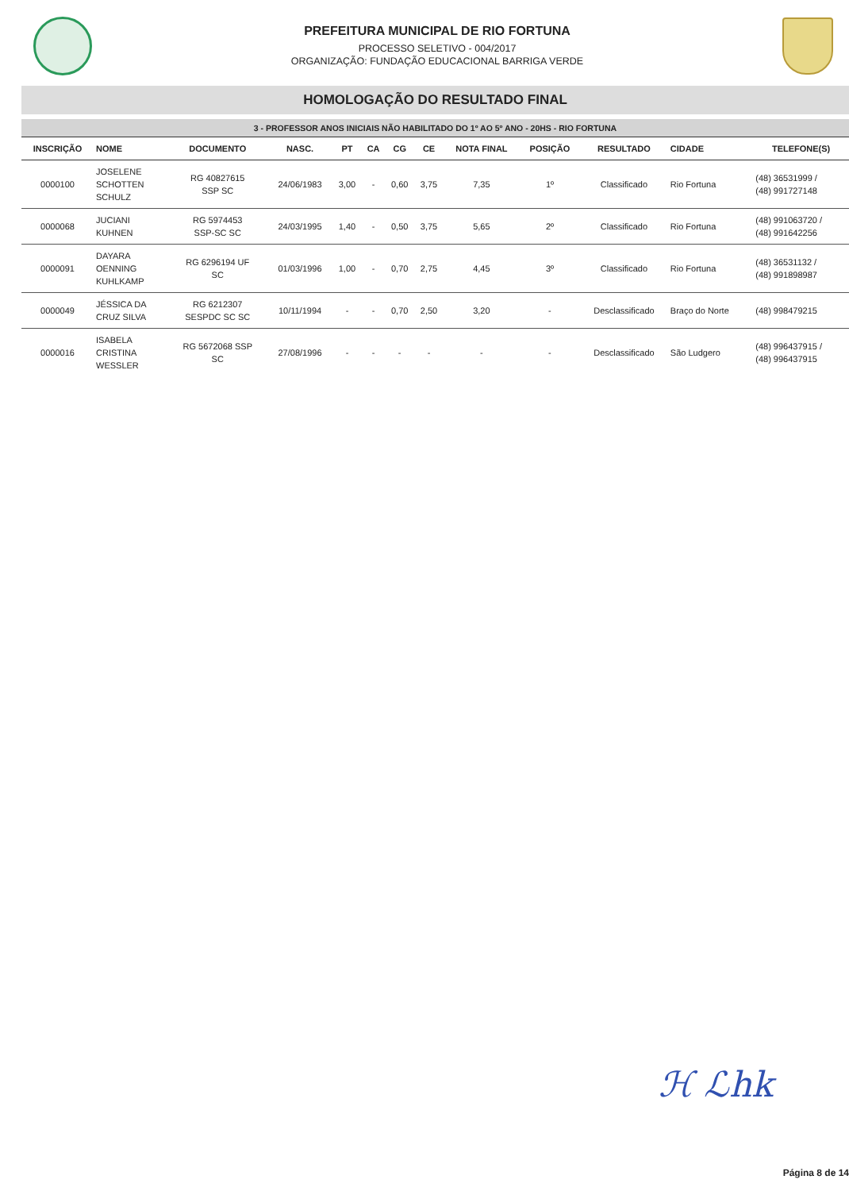PREFEITURA MUNICIPAL DE RIO FORTUNA
PROCESSO SELETIVO - 004/2017
ORGANIZAÇÃO: FUNDAÇÃO EDUCACIONAL BARRIGA VERDE
HOMOLOGAÇÃO DO RESULTADO FINAL
3 - PROFESSOR ANOS INICIAIS NÃO HABILITADO DO 1º AO 5º ANO - 20HS - RIO FORTUNA
| INSCRIÇÃO | NOME | DOCUMENTO | NASC. | PT | CA | CG | CE | NOTA FINAL | POSIÇÃO | RESULTADO | CIDADE | TELEFONE(S) |
| --- | --- | --- | --- | --- | --- | --- | --- | --- | --- | --- | --- | --- |
| 0000100 | JOSELENE SCHOTTEN SCHULZ | RG 40827615 SSP SC | 24/06/1983 | 3,00 | - | 0,60 | 3,75 | 7,35 | 1º | Classificado | Rio Fortuna | (48) 36531999 / (48) 991727148 |
| 0000068 | JUCIANI KUHNEN | RG 5974453 SSP-SC SC | 24/03/1995 | 1,40 | - | 0,50 | 3,75 | 5,65 | 2º | Classificado | Rio Fortuna | (48) 991063720 / (48) 991642256 |
| 0000091 | DAYARA OENNING KUHLKAMP | RG 6296194 UF SC | 01/03/1996 | 1,00 | - | 0,70 | 2,75 | 4,45 | 3º | Classificado | Rio Fortuna | (48) 36531132 / (48) 991898987 |
| 0000049 | JÉSSICA DA CRUZ SILVA | RG 6212307 SESPDC SC SC | 10/11/1994 | - | - | 0,70 | 2,50 | 3,20 | - | Desclassificado | Braço do Norte | (48) 998479215 |
| 0000016 | ISABELA CRISTINA WESSLER | RG 5672068 SSP SC | 27/08/1996 | - | - | - | - | - | - | Desclassificado | São Ludgero | (48) 996437915 / (48) 996437915 |
ℋ ℒhk
Página 8 de 14